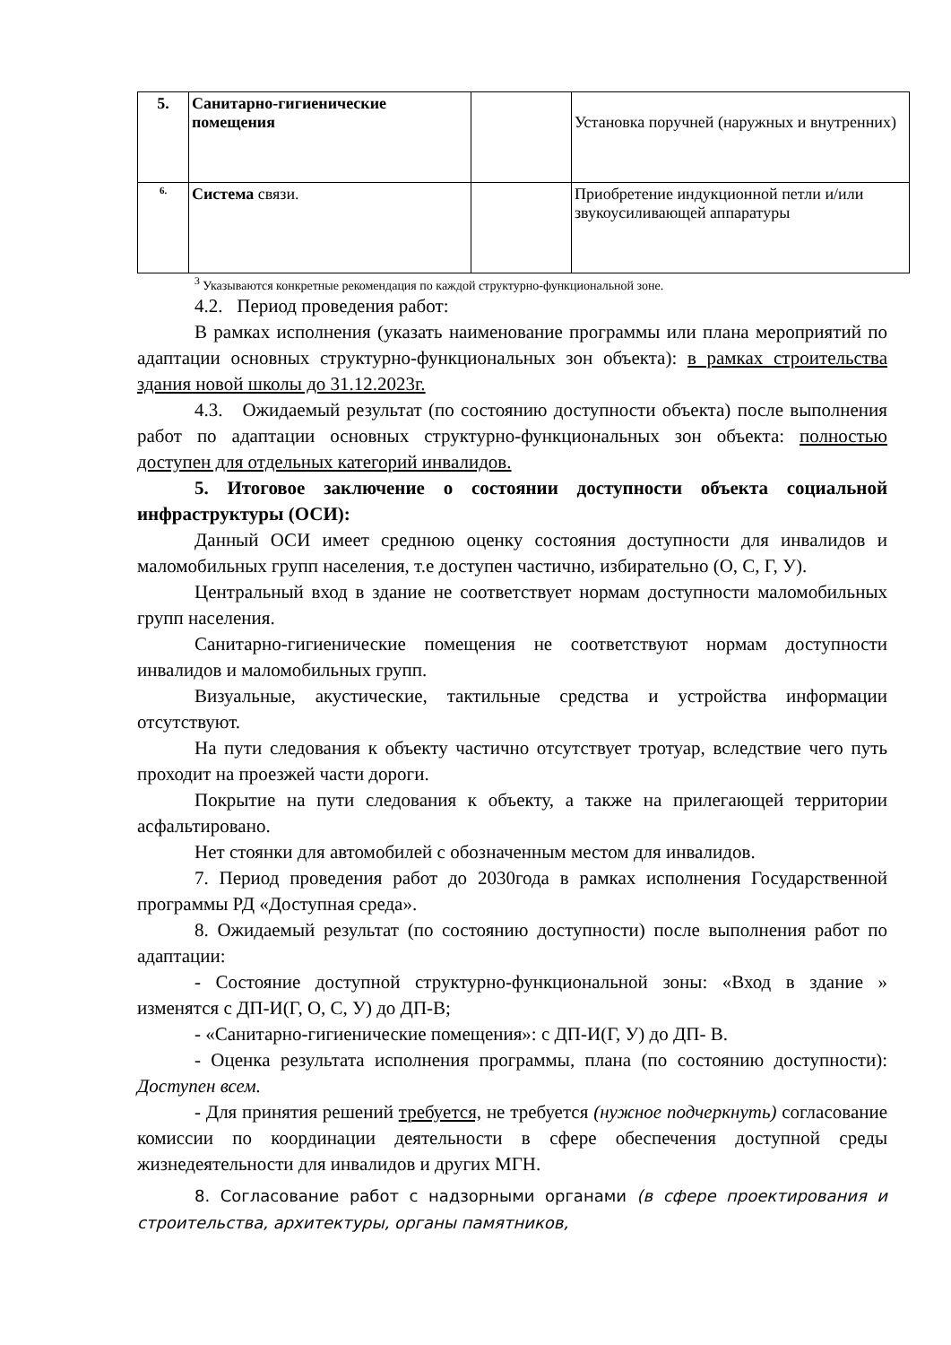| 5. | Санитарно-гигиенические помещения | | Установка поручней (наружных и внутренних) |
| 6. | Система связи. | | Приобретение индукционной петли и/или звукоусиливающей аппаратуры |
<sup>3</sup> Указываются конкретные рекомендация по каждой структурно-функциональной зоне.
4.2. Период проведения работ:
В рамках исполнения (указать наименование программы или плана мероприятий по адаптации основных структурно-функциональных зон объекта): в рамках строительства здания новой школы до 31.12.2023г.
4.3. Ожидаемый результат (по состоянию доступности объекта) после выполнения работ по адаптации основных структурно-функциональных зон объекта: полностью доступен для отдельных категорий инвалидов.
5. Итоговое заключение о состоянии доступности объекта социальной инфраструктуры (ОСИ):
Данный ОСИ имеет среднюю оценку состояния доступности для инвалидов и маломобильных групп населения, т.е доступен частично, избирательно (О, С, Г, У).
Центральный вход в здание не соответствует нормам доступности маломобильных групп населения.
Санитарно-гигиенические помещения не соответствуют нормам доступности инвалидов и маломобильных групп.
Визуальные, акустические, тактильные средства и устройства информации отсутствуют.
На пути следования к объекту частично отсутствует тротуар, вследствие чего путь проходит на проезжей части дороги.
Покрытие на пути следования к объекту, а также на прилегающей территории асфальтировано.
Нет стоянки для автомобилей с обозначенным местом для инвалидов.
7. Период проведения работ до 2030года в рамках исполнения Государственной программы РД «Доступная среда».
8. Ожидаемый результат (по состоянию доступности) после выполнения работ по адаптации:
- Состояние доступной структурно-функциональной зоны: «Вход в здание » изменятся с ДП-И(Г, О, С, У) до ДП-В;
- «Санитарно-гигиенические помещения»: с ДП-И(Г, У) до ДП- В.
- Оценка результата исполнения программы, плана (по состоянию доступности): Доступен всем.
- Для принятия решений требуется, не требуется (нужное подчеркнуть) согласование комиссии по координации деятельности в сфере обеспечения доступной среды жизнедеятельности для инвалидов и других МГН.
8. Согласование работ с надзорными органами (в сфере проектирования и строительства, архитектуры, органы памятников,